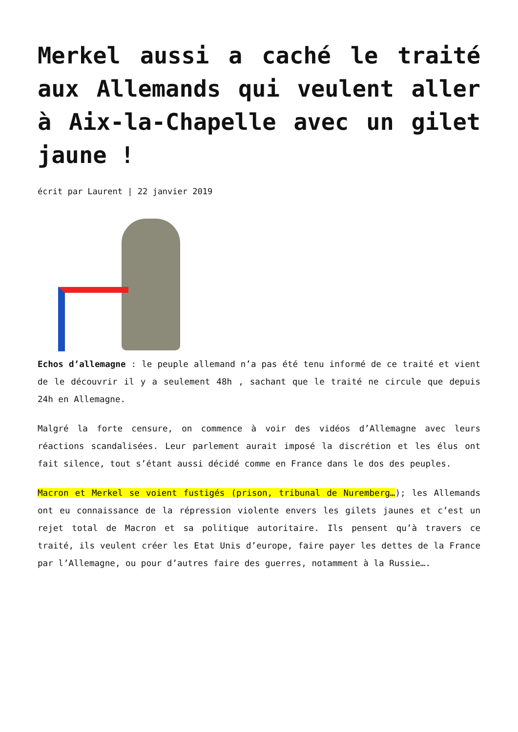Merkel aussi a caché le traité aux Allemands qui veulent aller à Aix-la-Chapelle avec un gilet jaune !
écrit par Laurent | 22 janvier 2019
Echos d’allemagne : le peuple allemand n’a pas été tenu informé de ce traité et vient de le découvrir il y a seulement 48h , sachant que le traité ne circule que depuis 24h en Allemagne.
Malgré la forte censure, on commence à voir des vidéos d’Allemagne avec leurs réactions scandalisées. Leur parlement aurait imposé la discrétion et les élus ont fait silence, tout s’étant aussi décidé comme en France dans le dos des peuples.
Macron et Merkel se voient fustigés (prison, tribunal de Nuremberg…); les Allemands ont eu connaissance de la répression violente envers les gilets jaunes et c’est un rejet total de Macron et sa politique autoritaire. Ils pensent qu’à travers ce traité, ils veulent créer les Etat Unis d’europe, faire payer les dettes de la France par l’Allemagne, ou pour d’autres faire des guerres, notamment à la Russie….